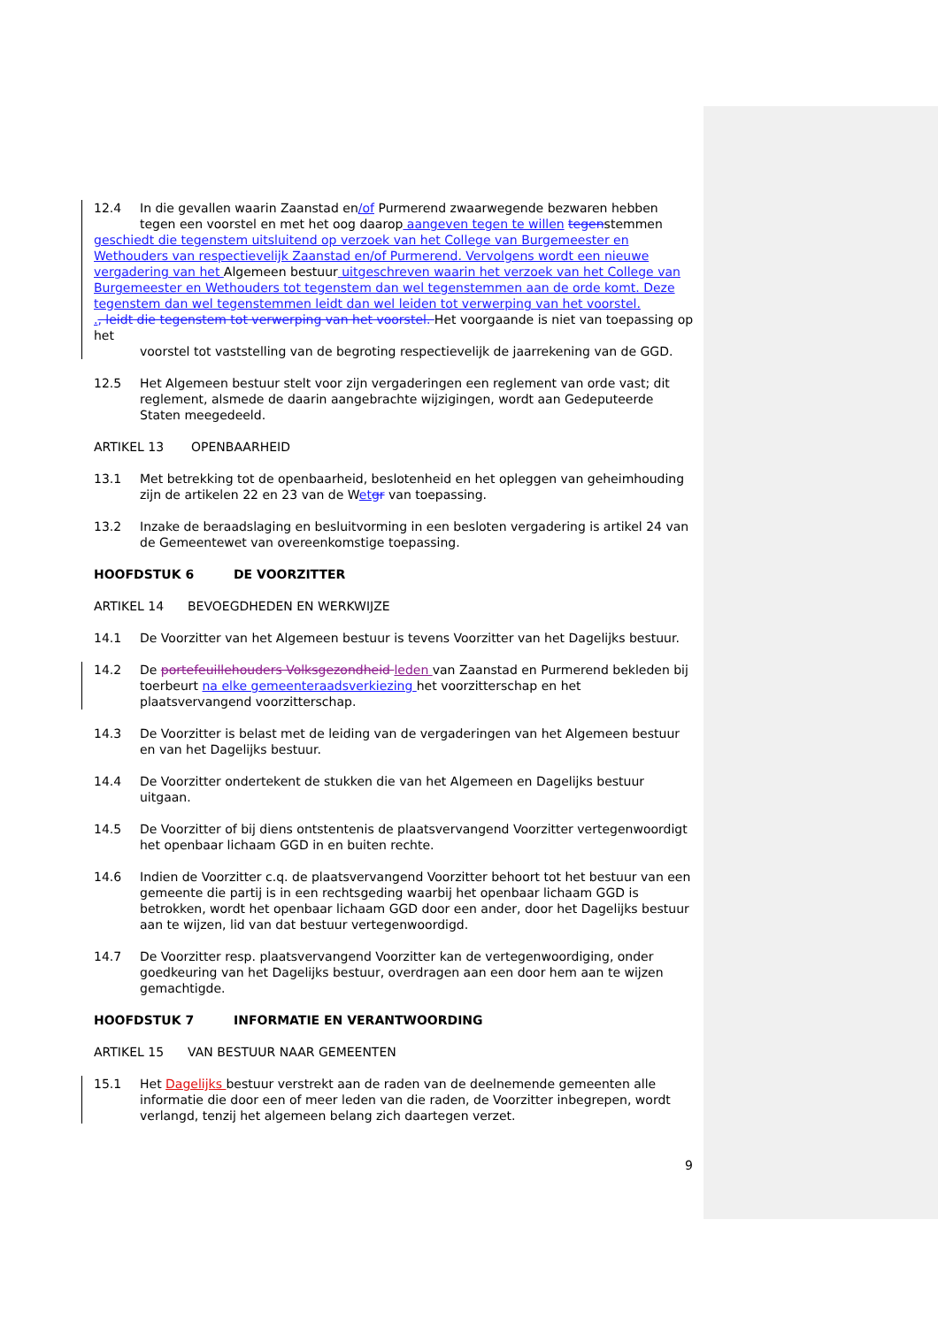12.4 In die gevallen waarin Zaanstad en/of Purmerend zwaarwegende bezwaren hebben tegen een voorstel en met het oog daarop aangeven tegen te willen tegenstemmen
geschiedt die tegenstem uitsluitend op verzoek van het College van Burgemeester en Wethouders van respectievelijk Zaanstad en/of Purmerend. Vervolgens wordt een nieuwe vergadering van het Algemeen bestuur uitgeschreven waarin het verzoek van het College van Burgemeester en Wethouders tot tegenstem dan wel tegenstemmen aan de orde komt. Deze tegenstem dan wel tegenstemmen leidt dan wel leiden tot verwerping van het voorstel.
., leidt die tegenstem tot verwerping van het voorstel. Het voorgaande is niet van toepassing op het
voorstel tot vaststelling van de begroting respectievelijk de jaarrekening van de GGD.
12.5 Het Algemeen bestuur stelt voor zijn vergaderingen een reglement van orde vast; dit reglement, alsmede de daarin aangebrachte wijzigingen, wordt aan Gedeputeerde Staten meegedeeld.
ARTIKEL 13 OPENBAARHEID
13.1 Met betrekking tot de openbaarheid, beslotenheid en het opleggen van geheimhouding zijn de artikelen 22 en 23 van de Wet gr van toepassing.
13.2 Inzake de beraadslaging en besluitvorming in een besloten vergadering is artikel 24 van de Gemeentewet van overeenkomstige toepassing.
HOOFDSTUK 6 DE VOORZITTER
ARTIKEL 14 BEVOEGDHEDEN EN WERKWIJZE
14.1 De Voorzitter van het Algemeen bestuur is tevens Voorzitter van het Dagelijks bestuur.
14.2 De portefeuillehouders Volksgezondheid leden van Zaanstad en Purmerend bekleden bij toerbeurt na elke gemeenteraadsverkiezing het voorzitterschap en het plaatsvervangend voorzitterschap.
14.3 De Voorzitter is belast met de leiding van de vergaderingen van het Algemeen bestuur en van het Dagelijks bestuur.
14.4 De Voorzitter ondertekent de stukken die van het Algemeen en Dagelijks bestuur uitgaan.
14.5 De Voorzitter of bij diens ontstentenis de plaatsvervangend Voorzitter vertegenwoordigt het openbaar lichaam GGD in en buiten rechte.
14.6 Indien de Voorzitter c.q. de plaatsvervangend Voorzitter behoort tot het bestuur van een gemeente die partij is in een rechtsgeding waarbij het openbaar lichaam GGD is betrokken, wordt het openbaar lichaam GGD door een ander, door het Dagelijks bestuur aan te wijzen, lid van dat bestuur vertegenwoordigd.
14.7 De Voorzitter resp. plaatsvervangend Voorzitter kan de vertegenwoordiging, onder goedkeuring van het Dagelijks bestuur, overdragen aan een door hem aan te wijzen gemachtigde.
HOOFDSTUK 7 INFORMATIE EN VERANTWOORDING
ARTIKEL 15 VAN BESTUUR NAAR GEMEENTEN
15.1 Het Dagelijks bestuur verstrekt aan de raden van de deelnemende gemeenten alle informatie die door een of meer leden van die raden, de Voorzitter inbegrepen, wordt verlangd, tenzij het algemeen belang zich daartegen verzet.
9